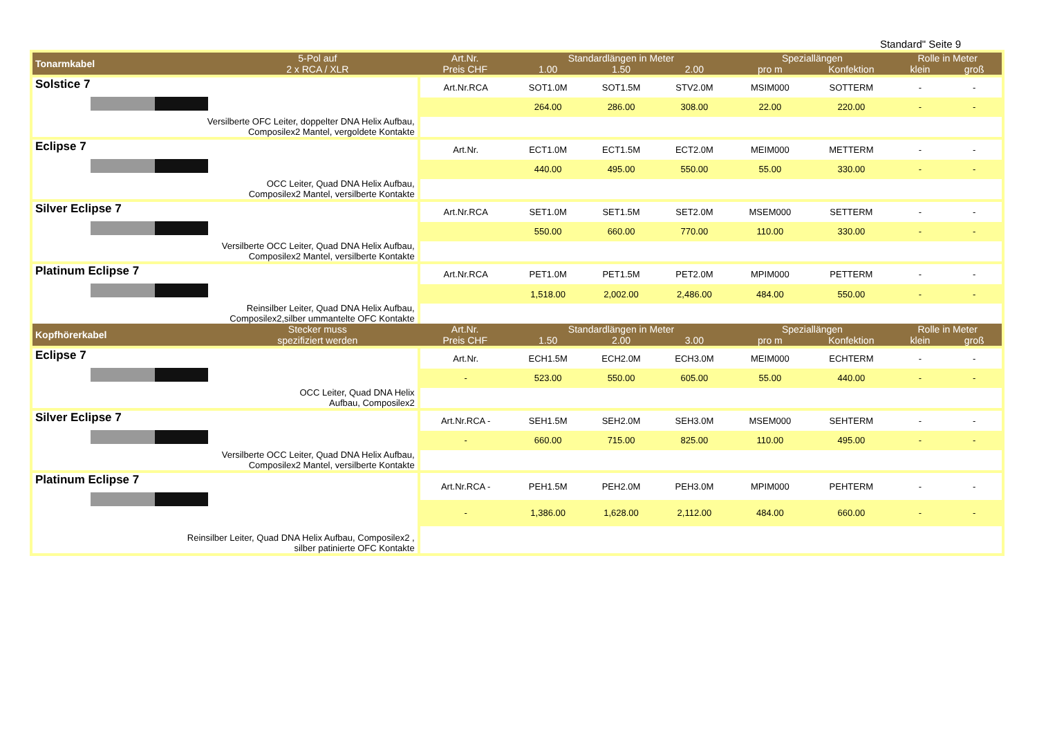Standard" Seite 9
| Tonarmkabel | 5-Pol auf 2 x RCA / XLR | Art.Nr. Preis CHF | Standardlängen in Meter | | | Speziallängen | | Rolle in Meter | |
| --- | --- | --- | --- | --- | --- | --- | --- | --- | --- |
| | | | 1.00 | 1.50 | 2.00 | pro m | Konfektion | klein | groß |
| Solstice 7 Versilberte OFC Leiter, doppelter DNA Helix Aufbau, Composilex2 Mantel, vergoldete Kontakte | | Art.Nr.RCA | SOT1.0M | SOT1.5M | STV2.0M | MSIM000 | SOTTERM | - | - |
| | | | 264.00 | 286.00 | 308.00 | 22.00 | 220.00 | - | - |
| Eclipse 7 OCC Leiter, Quad DNA Helix Aufbau, Composilex2 Mantel, versilberte Kontakte | | Art.Nr. | ECT1.0M | ECT1.5M | ECT2.0M | MEIM000 | METTERM | - | - |
| | | | 440.00 | 495.00 | 550.00 | 55.00 | 330.00 | - | - |
| Silver Eclipse 7 Versilberte OCC Leiter, Quad DNA Helix Aufbau, Composilex2 Mantel, versilberte Kontakte | | Art.Nr.RCA | SET1.0M | SET1.5M | SET2.0M | MSEM000 | SETTERM | - | - |
| | | | 550.00 | 660.00 | 770.00 | 110.00 | 330.00 | - | - |
| Platinum Eclipse 7 Reinsilber Leiter, Quad DNA Helix Aufbau, Composilex2,silber ummantelte OFC Kontakte | | Art.Nr.RCA | PET1.0M | PET1.5M | PET2.0M | MPIM000 | PETTERM | - | - |
| | | | 1,518.00 | 2,002.00 | 2,486.00 | 484.00 | 550.00 | - | - |
| Kopfhörerkabel | Stecker muss spezifiziert werden | Art.Nr. Preis CHF | Standardlängen in Meter | | | Speziallängen | | Rolle in Meter | |
| | | | 1.50 | 2.00 | 3.00 | pro m | Konfektion | klein | groß |
| Eclipse 7 OCC Leiter, Quad DNA Helix Aufbau, Composilex2 | | Art.Nr. | ECH1.5M | ECH2.0M | ECH3.0M | MEIM000 | ECHTERM | - | - |
| | | - | 523.00 | 550.00 | 605.00 | 55.00 | 440.00 | - | - |
| Silver Eclipse 7 Versilberte OCC Leiter, Quad DNA Helix Aufbau, Composilex2 Mantel, versilberte Kontakte | | Art.Nr.RCA - | SEH1.5M | SEH2.0M | SEH3.0M | MSEM000 | SEHTERM | - | - |
| | | - | 660.00 | 715.00 | 825.00 | 110.00 | 495.00 | - | - |
| Platinum Eclipse 7 Reinsilber Leiter, Quad DNA Helix Aufbau, Composilex2 , silber patinierte OFC Kontakte | | Art.Nr.RCA - | PEH1.5M | PEH2.0M | PEH3.0M | MPIM000 | PEHTERM | - | - |
| | | - | 1,386.00 | 1,628.00 | 2,112.00 | 484.00 | 660.00 | - | - |